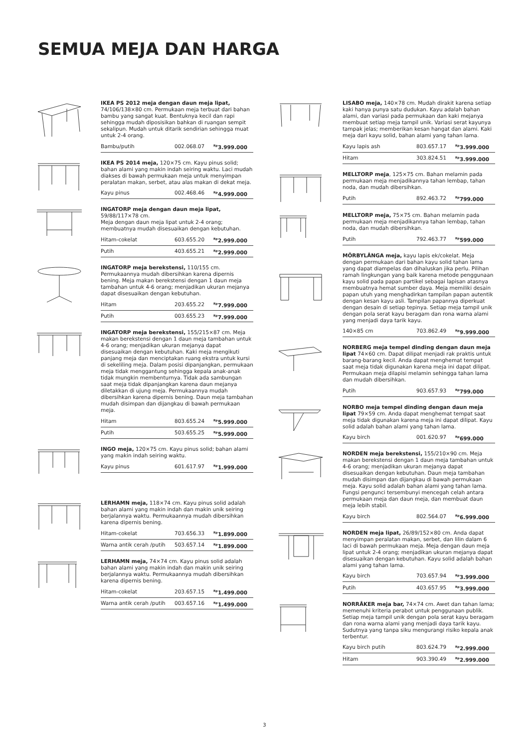SEMUA MEJA DAN HARGA
IKEA PS 2012 meja dengan daun meja lipat, 74/106/138×80 cm. Permukaan meja terbuat dari bahan bambu yang sangat kuat. Bentuknya kecil dan rapi sehingga mudah diposisikan bahkan di ruangan sempit sekalipun. Mudah untuk ditarik sendirian sehingga muat untuk 2-4 orang.
| Bambu/putih | 002.068.07 | <sup>Rp</sup>3.999.000 |
IKEA PS 2014 meja, 120×75 cm. Kayu pinus solid; bahan alami yang makin indah seiring waktu. Laci mudah diakses di bawah permukaan meja untuk menyimpan peralatan makan, serbet, atau alas makan di dekat meja.
| Kayu pinus | 002.468.46 | <sup>Rp</sup>4.999.000 |
INGATORP meja dengan daun meja lipat, 59/88/117×78 cm.
Meja dengan daun meja lipat untuk 2-4 orang; membuatnya mudah disesuaikan dengan kebutuhan.
| Hitam-cokelat | 603.655.20 | <sup>Rp</sup>2.999.000 |
| Putih | 403.655.21 | <sup>Rp</sup>2.999.000 |
INGATORP meja berekstensi, 110/155 cm. Permukaannya mudah dibersihkan karena dipernis bening. Meja makan berekstensi dengan 1 daun meja tambahan untuk 4-6 orang; menjadikan ukuran mejanya dapat disesuaikan dengan kebutuhan.
| Hitam | 203.655.22 | <sup>Rp</sup>7.999.000 |
| Putih | 003.655.23 | <sup>Rp</sup>7.999.000 |
INGATORP meja berekstensi, 155/215×87 cm. Meja makan berekstensi dengan 1 daun meja tambahan untuk 4-6 orang; menjadikan ukuran mejanya dapat disesuaikan dengan kebutuhan. Kaki meja mengikuti panjang meja dan menciptakan ruang ekstra untuk kursi di sekeliling meja. Dalam posisi dipanjangkan, permukaan meja tidak menggantung sehingga kepala anak-anak tidak mungkin membenturnya. Tidak ada sambungan saat meja tidak dipanjangkan karena daun mejanya diletakkan di ujung meja. Permukaannya mudah dibersihkan karena dipernis bening. Daun meja tambahan mudah disimpan dan dijangkau di bawah permukaan meja.
| Hitam | 803.655.24 | <sup>Rp</sup>5.999.000 |
| Putih | 503.655.25 | <sup>Rp</sup>5.999.000 |
INGO meja, 120×75 cm. Kayu pinus solid; bahan alami yang makin indah seiring waktu.
| Kayu pinus | 601.617.97 | <sup>Rp</sup>1.999.000 |
LERHAMN meja, 118×74 cm. Kayu pinus solid adalah bahan alami yang makin indah dan makin unik seiring berjalannya waktu. Permukaannya mudah dibersihkan karena dipernis bening.
| Hitam-cokelat | 703.656.33 | <sup>Rp</sup>1.899.000 |
| Warna antik cerah /putih | 503.657.14 | <sup>Rp</sup>1.899.000 |
LERHAMN meja, 74×74 cm. Kayu pinus solid adalah bahan alami yang makin indah dan makin unik seiring berjalannya waktu. Permukaannya mudah dibersihkan karena dipernis bening.
| Hitam-cokelat | 203.657.15 | <sup>Rp</sup>1.499.000 |
| Warna antik cerah /putih | 003.657.16 | <sup>Rp</sup>1.499.000 |
LISABO meja, 140×78 cm. Mudah dirakit karena setiap kaki hanya punya satu dudukan. Kayu adalah bahan alami, dan variasi pada permukaan dan kaki mejanya membuat setiap meja tampil unik. Variasi serat kayunya tampak jelas; memberikan kesan hangat dan alami. Kaki meja dari kayu solid, bahan alami yang tahan lama.
| Kayu lapis ash | 803.657.17 | <sup>Rp</sup>3.999.000 |
| Hitam | 303.824.51 | <sup>Rp</sup>3.999.000 |
MELLTORP meja, 125×75 cm. Bahan melamin pada permukaan meja menjadikannya tahan lembap, tahan noda, dan mudah dibersihkan.
| Putih | 892.463.72 | <sup>Rp</sup>799.000 |
MELLTORP meja, 75×75 cm. Bahan melamin pada permukaan meja menjadikannya tahan lembap, tahan noda, dan mudah dibersihkan.
| Putih | 792.463.77 | <sup>Rp</sup>599.000 |
MÖRBYLÅNGA meja, kayu lapis ek/cokelat. Meja dengan permukaan dari bahan kayu solid tahan lama yang dapat diampelas dan dihaluskan jika perlu. Pilihan ramah lingkungan yang baik karena metode penggunaan kayu solid pada papan partikel sebagai lapisan atasnya membuatnya hemat sumber daya. Meja memiliki desain papan utuh yang menghadirkan tampilan papan autentik dengan kesan kayu asli. Tampilan papannya diperkuat dengan desain di setiap tepinya. Setiap meja tampil unik dengan pola serat kayu beragam dan rona warna alami yang menjadi daya tarik kayu.
| 140×85 cm | 703.862.49 | <sup>Rp</sup>9.999.000 |
NORBERG meja tempel dinding dengan daun meja lipat 74×60 cm. Dapat dilipat menjadi rak praktis untuk barang-barang kecil. Anda dapat menghemat tempat saat meja tidak digunakan karena meja ini dapat dilipat. Permukaan meja dilapisi melamin sehingga tahan lama dan mudah dibersihkan.
| Putih | 903.657.93 | <sup>Rp</sup>799.000 |
NORBO meja tempel dinding dengan daun meja lipat 79×59 cm. Anda dapat menghemat tempat saat meja tidak digunakan karena meja ini dapat dilipat. Kayu solid adalah bahan alami yang tahan lama.
| Kayu birch | 001.620.97 | <sup>Rp</sup>699.000 |
NORDEN meja berekstensi, 155/210×90 cm. Meja makan berekstensi dengan 1 daun meja tambahan untuk 4-6 orang; menjadikan ukuran mejanya dapat disesuaikan dengan kebutuhan. Daun meja tambahan mudah disimpan dan dijangkau di bawah permukaan meja. Kayu solid adalah bahan alami yang tahan lama. Fungsi pengunci tersembunyi mencegah celah antara permukaan meja dan daun meja, dan membuat daun meja lebih stabil.
| Kayu birch | 802.564.07 | <sup>Rp</sup>6.999.000 |
NORDEN meja lipat, 26/89/152×80 cm. Anda dapat menyimpan peralatan makan, serbet, dan lilin dalam 6 laci di bawah permukaan meja. Meja dengan daun meja lipat untuk 2-4 orang; menjadikan ukuran mejanya dapat disesuaikan dengan kebutuhan. Kayu solid adalah bahan alami yang tahan lama.
| Kayu birch | 703.657.94 | <sup>Rp</sup>3.999.000 |
| Putih | 403.657.95 | <sup>Rp</sup>3.999.000 |
NORRÅKER meja bar, 74×74 cm. Awet dan tahan lama; memenuhi kriteria perabot untuk penggunaan publik. Setiap meja tampil unik dengan pola serat kayu beragam dan rona warna alami yang menjadi daya tarik kayu. Sudutnya yang tanpa siku mengurangi risiko kepala anak terbentur.
| Kayu birch putih | 803.624.79 | <sup>Rp</sup>2.999.000 |
| Hitam | 903.390.49 | <sup>Rp</sup>2.999.000 |
3